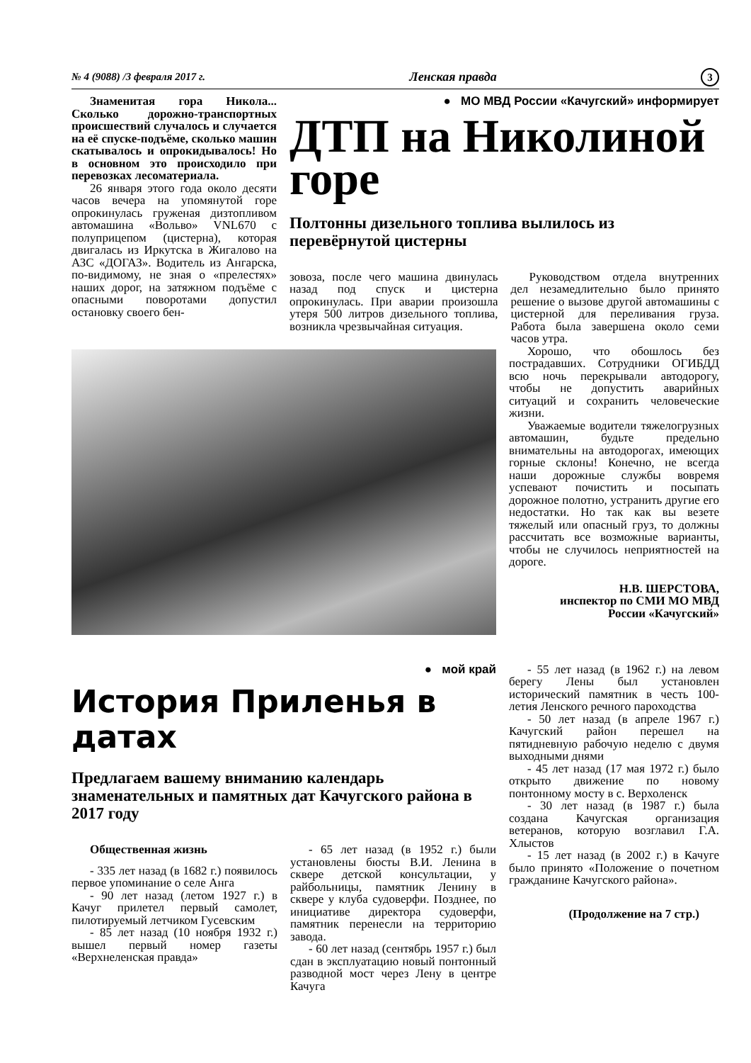№ 4 (9088) /3 февраля 2017 г. Ленская правда 3
Знаменитая гора Никола... Сколько дорожно-транспортных происшествий случалось и случается на её спуске-подъёме, сколько машин скатывалось и опрокидывалось! Но в основном это происходило при перевозках лесоматериала.
26 января этого года около десяти часов вечера на упомянутой горе опрокинулась груженая дизтопливом автомашина «Вольво» VNL670 с полуприцепом (цистерна), которая двигалась из Иркутска в Жигалово на АЗС «ДОГАЗ». Водитель из Ангарска, по-видимому, не зная о «прелестях» наших дорог, на затяжном подъёме с опасными поворотами допустил остановку своего бен-
● МО МВД России «Качугский» информирует
ДТП на Николиной горе
Полтонны дизельного топлива вылилось из перевёрнутой цистерны
зовоза, после чего машина двинулась назад под спуск и цистерна опрокинулась. При аварии произошла утеря 500 литров дизельного топлива, возникла чрезвычайная ситуация.
Руководством отдела внутренних дел незамедлительно было принято решение о вызове другой автомашины с цистерной для переливания груза. Работа была завершена около семи часов утра.
Хорошо, что обошлось без пострадавших. Сотрудники ОГИБДД всю ночь перекрывали автодорогу, чтобы не допустить аварийных ситуаций и сохранить человеческие жизни.
Уважаемые водители тяжелогрузных автомашин, будьте предельно внимательны на автодорогах, имеющих горные склоны! Конечно, не всегда наши дорожные службы вовремя успевают почистить и посыпать дорожное полотно, устранить другие его недостатки. Но так как вы везете тяжелый или опасный груз, то должны рассчитать все возможные варианты, чтобы не случилось неприятностей на дороге.
Н.В. ШЕРСТОВА,
инспектор по СМИ МО МВД
России «Качугский»
● мой край
История Приленья в датах
Предлагаем вашему вниманию календарь знаменательных и памятных дат Качугского района в 2017 году
Общественная жизнь
- 335 лет назад (в 1682 г.) появилось первое упоминание о селе Анга
- 90 лет назад (летом 1927 г.) в Качуг прилетел первый самолет, пилотируемый летчиком Гусевским
- 85 лет назад (10 ноября 1932 г.) вышел первый номер газеты «Верхнеленская правда»
- 65 лет назад (в 1952 г.) были установлены бюсты В.И. Ленина в сквере детской консультации, у райбольницы, памятник Ленину в сквере у клуба судоверфи. Позднее, по инициативе директора судоверфи, памятник перенесли на территорию завода.
- 60 лет назад (сентябрь 1957 г.) был сдан в эксплуатацию новый понтонный разводной мост через Лену в центре Качуга
- 55 лет назад (в 1962 г.) на левом берегу Лены был установлен исторический памятник в честь 100-летия Ленского речного пароходства
- 50 лет назад (в апреле 1967 г.) Качугский район перешел на пятидневную рабочую неделю с двумя выходными днями
- 45 лет назад (17 мая 1972 г.) было открыто движение по новому понтонному мосту в с. Верхоленск
- 30 лет назад (в 1987 г.) была создана Качугская организация ветеранов, которую возглавил Г.А. Хлыстов
- 15 лет назад (в 2002 г.) в Качуге было принято «Положение о почетном гражданине Качугского района».
(Продолжение на 7 стр.)